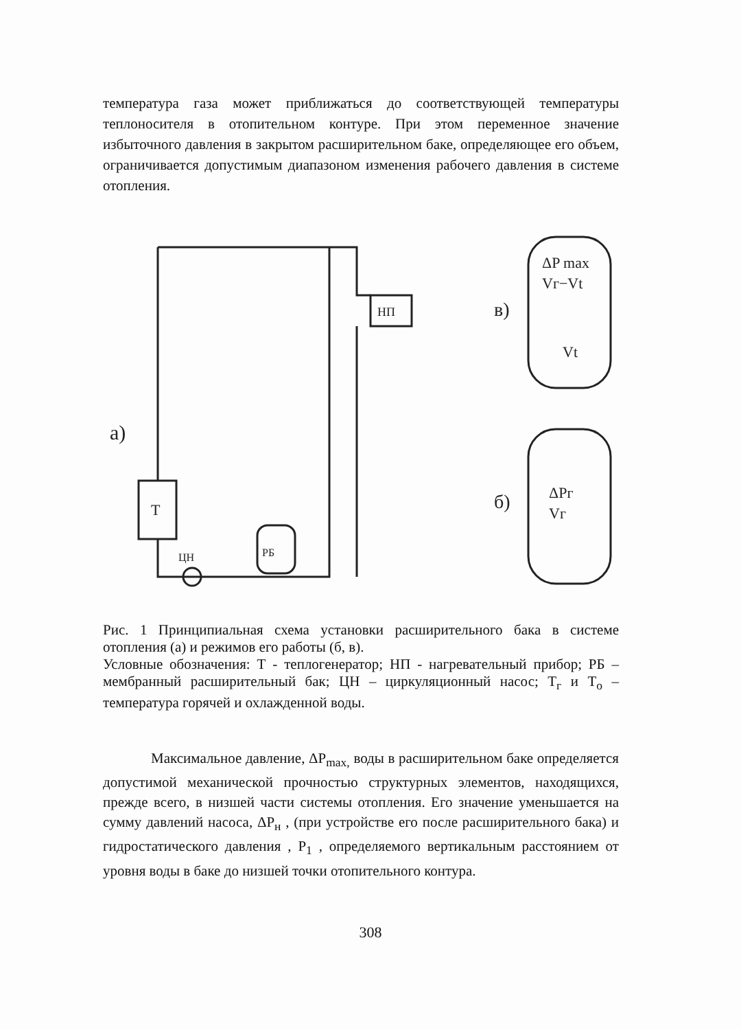температура газа может приближаться до соответствующей температуры теплоносителя в отопительном контуре. При этом переменное значение избыточного давления в закрытом расширительном баке, определяющее его объем, ограничивается допустимым диапазоном изменения рабочего давления в системе отопления.
Т
НП
РБ
ЦН
a)
ΔP max
Vг−Vt
Vt
в)
ΔPг
Vг
б)
Рис. 1 Принципиальная схема установки расширительного бака в системе отопления (а) и режимов его работы (б, в).
Условные обозначения: Т - теплогенератор; НП - нагревательный прибор; РБ – мембранный расширительный бак; ЦН – циркуляционный насос; Т<sub>г</sub> и Т<sub>о</sub> –температура горячей и охлажденной воды.
Максимальное давление, ΔP<sub>max,</sub> воды в расширительном баке определяется допустимой механической прочностью структурных элементов, находящихся, прежде всего, в низшей части системы отопления. Его значение уменьшается на сумму давлений насоса, ΔP<sub>н</sub> , (при устройстве его после расширительного бака) и гидростатического давления , P<sub>1</sub> , определяемого вертикальным расстоянием от уровня воды в баке до низшей точки отопительного контура.
308